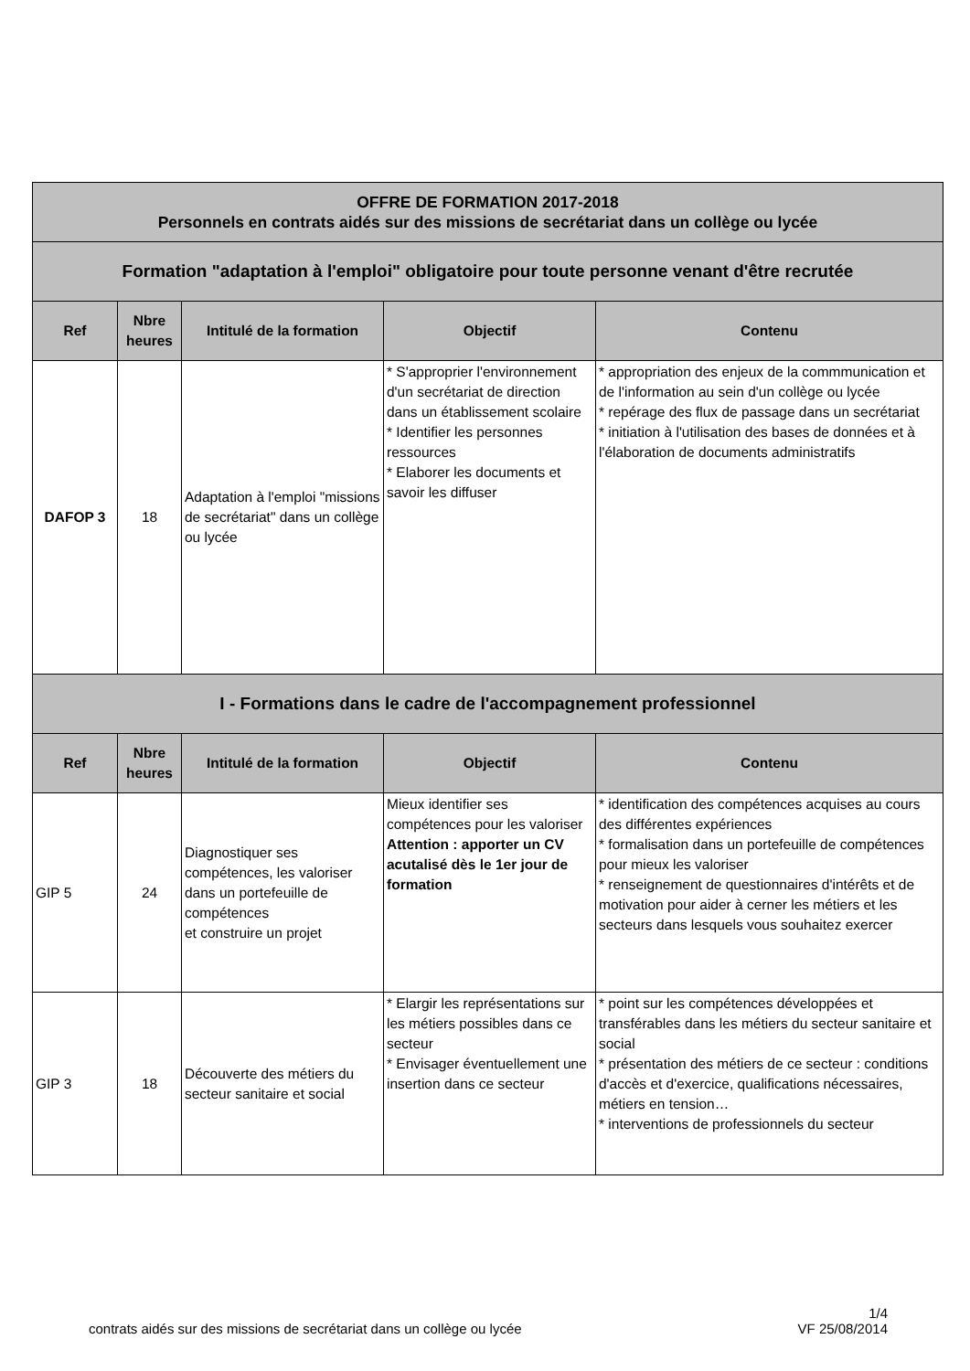| OFFRE DE FORMATION 2017-2018 Personnels en contrats aidés sur des missions de secrétariat dans un collège ou lycée | | | | |
| Formation "adaptation à l'emploi" obligatoire pour toute personne venant d'être recrutée | | | | |
| Ref | Nbre heures | Intitulé de la formation | Objectif | Contenu |
| DAFOP 3 | 18 | Adaptation à l'emploi "missions de secrétariat" dans un collège ou lycée | * S'approprier l'environnement d'un secrétariat de direction dans un établissement scolaire * Identifier les personnes ressources * Elaborer les documents et savoir les diffuser | * appropriation des enjeux de la commmunication et de l'information au sein d'un collège ou lycée * repérage des flux de passage dans un secrétariat * initiation à l'utilisation des bases de données et à l'élaboration de documents administratifs |
| I - Formations dans le cadre de l'accompagnement professionnel | | | | |
| Ref | Nbre heures | Intitulé de la formation | Objectif | Contenu |
| GIP 5 | 24 | Diagnostiquer ses compétences, les valoriser dans un portefeuille de compétences et construire un projet | Mieux identifier ses compétences pour les valoriser Attention : apporter un CV acutalisé dès le 1er jour de formation | * identification des compétences acquises au cours des différentes expériences * formalisation dans un portefeuille de compétences pour mieux les valoriser * renseignement de questionnaires d'intérêts et de motivation pour aider à cerner les métiers et les secteurs dans lesquels vous souhaitez exercer |
| GIP 3 | 18 | Découverte des métiers du secteur sanitaire et social | * Elargir les représentations sur les métiers possibles dans ce secteur * Envisager éventuellement une insertion dans ce secteur | * point sur les compétences développées et transférables dans les métiers du secteur sanitaire et social * présentation des métiers de ce secteur : conditions d'accès et d'exercice, qualifications nécessaires, métiers en tension… * interventions de professionnels du secteur |
1/4
VF 25/08/2014
contrats aidés sur des missions de secrétariat dans un collège ou lycée